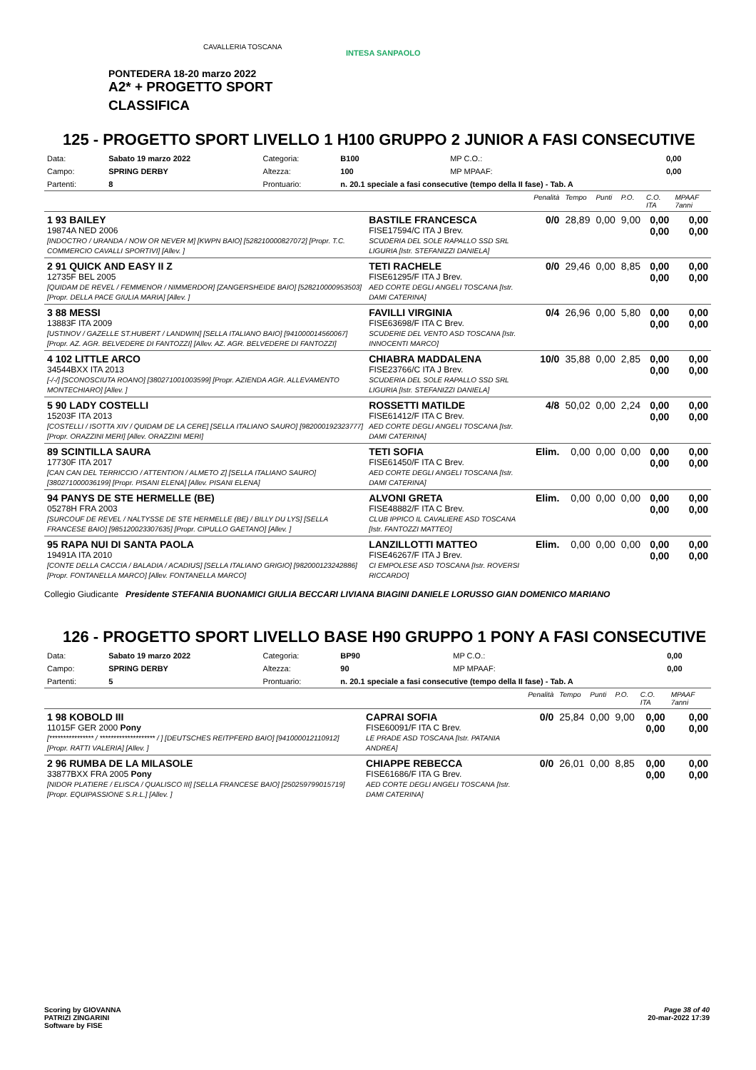CAVALLERIA TOSCANA
INTESA SANPAOLO
PONTEDERA 18-20 marzo 2022
A2* + PROGETTO SPORT
CLASSIFICA
125 - PROGETTO SPORT LIVELLO 1 H100 GRUPPO 2 JUNIOR A FASI CONSECUTIVE
| Data: | Sabato 19 marzo 2022 | Categoria: | B100 | MP C.O.: | 0,00 |
| Campo: | SPRING DERBY | Altezza: | 100 | MP MPAAF: | 0,00 |
| Partenti: | 8 | Prontuario: | n. 20.1 speciale a fasi consecutive (tempo della II fase) - Tab. A | | |
| | | Penalità | Tempo | Punti | P.O. | C.O. ITA | MPAAF 7anni |
| 1 93 BAILEY 19874A NED 2006 [INDOCTRO / URANDA / NOW OR NEVER M] [KWPN BAIO] [528210000827072] [Propr. T.C. COMMERCIO CAVALLI SPORTIVI] [Allev. ] | BASTILE FRANCESCA FISE17594/C ITA J Brev. SCUDERIA DEL SOLE RAPALLO SSD SRL LIGURIA [Istr. STEFANIZZI DANIELA] | 0/0 | 28,89 | 0,00 | 9,00 | 0,00 0,00 | 0,00 0,00 |
| 2 91 QUICK AND EASY II Z 12735F BEL 2005 [QUIDAM DE REVEL / FEMMENOR / NIMMERDOR] [ZANGERSHEIDE BAIO] [528210000953503] [Propr. DELLA PACE GIULIA MARIA] [Allev. ] | TETI RACHELE FISE61295/F ITA J Brev. AED CORTE DEGLI ANGELI TOSCANA [Istr. DAMI CATERINA] | 0/0 | 29,46 | 0,00 | 8,85 | 0,00 0,00 | 0,00 0,00 |
| 3 88 MESSI 13883F ITA 2009 [USTINOV / GAZELLE ST.HUBERT / LANDWIN] [SELLA ITALIANO BAIO] [941000014560067] [Propr. AZ. AGR. BELVEDERE DI FANTOZZI] [Allev. AZ. AGR. BELVEDERE DI FANTOZZI] | FAVILLI VIRGINIA FISE63698/F ITA C Brev. SCUDERIE DEL VENTO ASD TOSCANA [Istr. INNOCENTI MARCO] | 0/4 | 26,96 | 0,00 | 5,80 | 0,00 0,00 | 0,00 0,00 |
| 4 102 LITTLE ARCO 34544BXX ITA 2013 [-/-/] [SCONOSCIUTA ROANO] [380271001003599] [Propr. AZIENDA AGR. ALLEVAMENTO MONTECHIARO] [Allev. ] | CHIABRA MADDALENA FISE23766/C ITA J Brev. SCUDERIA DEL SOLE RAPALLO SSD SRL LIGURIA [Istr. STEFANIZZI DANIELA] | 10/0 | 35,88 | 0,00 | 2,85 | 0,00 0,00 | 0,00 0,00 |
| 5 90 LADY COSTELLI 15203F ITA 2013 [COSTELLI / ISOTTA XIV / QUIDAM DE LA CERE] [SELLA ITALIANO SAURO] [982000192323777] [Propr. ORAZZINI MERI] [Allev. ORAZZINI MERI] | ROSSETTI MATILDE FISE61412/F ITA C Brev. AED CORTE DEGLI ANGELI TOSCANA [Istr. DAMI CATERINA] | 4/8 | 50,02 | 0,00 | 2,24 | 0,00 0,00 | 0,00 0,00 |
| 89 SCINTILLA SAURA 17730F ITA 2017 [CAN CAN DEL TERRICCIO / ATTENTION / ALMETO Z] [SELLA ITALIANO SAURO] [380271000036199] [Propr. PISANI ELENA] [Allev. PISANI ELENA] | TETI SOFIA FISE61450/F ITA C Brev. AED CORTE DEGLI ANGELI TOSCANA [Istr. DAMI CATERINA] | Elim. | 0,00 | 0,00 | 0,00 | 0,00 0,00 | 0,00 0,00 |
| 94 PANYS DE STE HERMELLE (BE) 05278H FRA 2003 [SURCOUF DE REVEL / NALTYSSE DE STE HERMELLE (BE) / BILLY DU LYS] [SELLA FRANCESE BAIO] [985120023307635] [Propr. CIPULLO GAETANO] [Allev. ] | ALVONI GRETA FISE48882/F ITA C Brev. CLUB IPPICO IL CAVALIERE ASD TOSCANA [Istr. FANTOZZI MATTEO] | Elim. | 0,00 | 0,00 | 0,00 | 0,00 0,00 | 0,00 0,00 |
| 95 RAPA NUI DI SANTA PAOLA 19491A ITA 2010 [CONTE DELLA CACCIA / BALADIA / ACADIUS] [SELLA ITALIANO GRIGIO] [982000123242886] [Propr. FONTANELLA MARCO] [Allev. FONTANELLA MARCO] | LANZILLOTTI MATTEO FISE46267/F ITA J Brev. CI EMPOLESE ASD TOSCANA [Istr. ROVERSI RICCARDO] | Elim. | 0,00 | 0,00 | 0,00 | 0,00 0,00 | 0,00 0,00 |
Collegio Giudicante Presidente STEFANIA BUONAMICI GIULIA BECCARI LIVIANA BIAGINI DANIELE LORUSSO GIAN DOMENICO MARIANO
126 - PROGETTO SPORT LIVELLO BASE H90 GRUPPO 1 PONY A FASI CONSECUTIVE
| Data: | Sabato 19 marzo 2022 | Categoria: | BP90 | MP C.O.: | 0,00 |
| Campo: | SPRING DERBY | Altezza: | 90 | MP MPAAF: | 0,00 |
| Partenti: | 5 | Prontuario: | n. 20.1 speciale a fasi consecutive (tempo della II fase) - Tab. A | | |
| | | Penalità | Tempo | Punti | P.O. | C.O. ITA | MPAAF 7anni |
| 1 98 KOBOLD III 11015F GER 2000 Pony [**************** / ******************** / ] [DEUTSCHES REITPFERD BAIO] [941000012110912] [Propr. RATTI VALERIA] [Allev. ] | CAPRAI SOFIA FISE60091/F ITA C Brev. LE PRADE ASD TOSCANA [Istr. PATANIA ANDREA] | 0/0 | 25,84 | 0,00 | 9,00 | 0,00 0,00 | 0,00 0,00 |
| 2 96 RUMBA DE LA MILASOLE 33877BXX FRA 2005 Pony [NIDOR PLATIERE / ELISCA / QUALISCO III] [SELLA FRANCESE BAIO] [250259799015719] [Propr. EQUIPASSIONE S.R.L.] [Allev. ] | CHIAPPE REBECCA FISE61686/F ITA G Brev. AED CORTE DEGLI ANGELI TOSCANA [Istr. DAMI CATERINA] | 0/0 | 26,01 | 0,00 | 8,85 | 0,00 0,00 | 0,00 0,00 |
Scoring by GIOVANNA
PATRIZI ZINGARINI
Software by FISE
Page 38 of 40
20-mar-2022 17:39